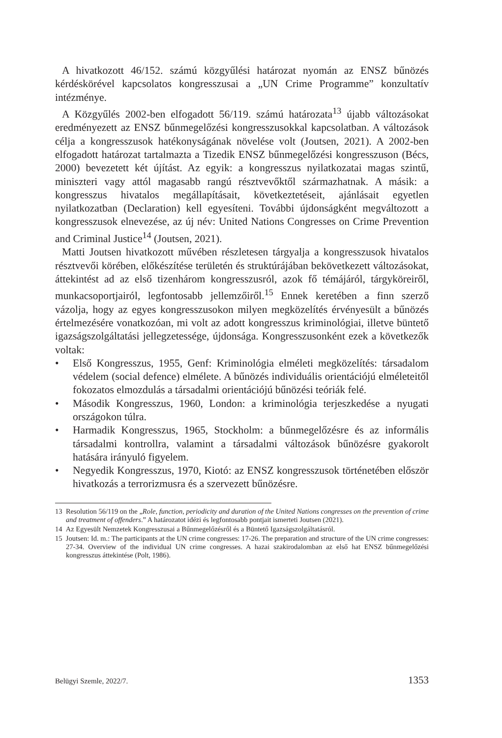A hivatkozott 46/152. számú közgyűlési határozat nyomán az ENSZ bűnözés kérdéskörével kapcsolatos kongresszusai a „UN Crime Programme” konzultatív intézménye.
A Közgyűlés 2002-ben elfogadott 56/119. számú határozata<sup>13</sup> újabb változásokat eredményezett az ENSZ bűnmegelőzési kongresszusokkal kapcsolatban. A változások célja a kongresszusok hatékonyságának növelése volt (Joutsen, 2021). A 2002-ben elfogadott határozat tartalmazta a Tizedik ENSZ bűnmegelőzési kongresszuson (Bécs, 2000) bevezetett két újítást. Az egyik: a kongresszus nyilatkozatai magas szintű, miniszteri vagy attól magasabb rangú résztvevőktől származhatnak. A másik: a kongresszus hivatalos megállapításait, következtetéseit, ajánlásait egyetlen nyilatkozatban (Declaration) kell egyesíteni. További újdonságként megváltozott a kongresszusok elnevezése, az új név: United Nations Congresses on Crime Prevention and Criminal Justice<sup>14</sup> (Joutsen, 2021).
Matti Joutsen hivatkozott művében részletesen tárgyalja a kongresszusok hivatalos résztvevői körében, előkészítése területén és struktúrájában bekövetkezett változásokat, áttekintést ad az első tizenhárom kongresszusról, azok fő témájáról, tárgyköreiről, munkacsoportjairól, legfontosabb jellemzőiről.<sup>15</sup> Ennek keretében a finn szerző vázolja, hogy az egyes kongresszusokon milyen megközelítés érvényesült a bűnözés értelmezésére vonatkozóan, mi volt az adott kongresszus kriminológiai, illetve büntető igazságszolgáltatási jellegzetessége, újdonsága. Kongresszusonként ezek a következők voltak:
• Első Kongresszus, 1955, Genf: Kriminológia elméleti megközelítés: társadalom védelem (social defence) elmélete. A bűnözés individuális orientációjú elméleteitől fokozatos elmozdulás a társadalmi orientációjú bűnözési teóriák felé.
• Második Kongresszus, 1960, London: a kriminológia terjeszkedése a nyugati országokon túlra.
• Harmadik Kongresszus, 1965, Stockholm: a bűnmegelőzésre és az informális társadalmi kontrollra, valamint a társadalmi változások bűnözésre gyakorolt hatására irányuló figyelem.
• Negyedik Kongresszus, 1970, Kiotó: az ENSZ kongresszusok történetében először hivatkozás a terrorizmusra és a szervezett bűnözésre.
13 Resolution 56/119 on the „Role, function, periodicity and duration of the United Nations congresses on the prevention of crime and treatment of offenders.” A határozatot idézi és legfontosabb pontjait ismerteti Joutsen (2021).
14 Az Egyesült Nemzetek Kongresszusai a Bűnmegelőzésről és a Büntető Igazságszolgáltatásról.
15 Joutsen: Id. m.: The participants at the UN crime congresses: 17-26. The preparation and structure of the UN crime congresses: 27-34. Overview of the individual UN crime congresses. A hazai szakirodalomban az első hat ENSZ bűnmegelőzési kongresszus áttekintése (Polt, 1986).
Belügyi Szemle, 2022/7. 1353